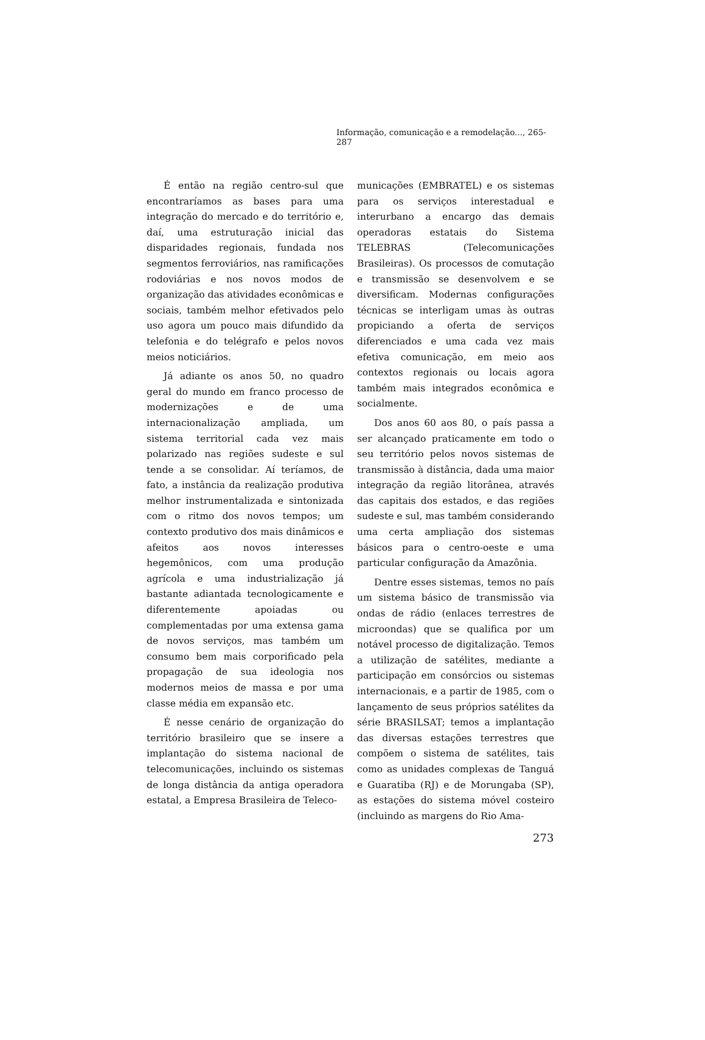Informação, comunicação e a remodelação..., 265-287
É então na região centro-sul que encontraríamos as bases para uma integração do mercado e do território e, daí, uma estruturação inicial das disparidades regionais, fundada nos segmentos ferroviários, nas ramificações rodoviárias e nos novos modos de organização das atividades econômicas e sociais, também melhor efetivados pelo uso agora um pouco mais difundido da telefonia e do telégrafo e pelos novos meios noticiários.
Já adiante os anos 50, no quadro geral do mundo em franco processo de modernizações e de uma internacionalização ampliada, um sistema territorial cada vez mais polarizado nas regiões sudeste e sul tende a se consolidar. Aí teríamos, de fato, a instância da realização produtiva melhor instrumentalizada e sintonizada com o ritmo dos novos tempos; um contexto produtivo dos mais dinâmicos e afeitos aos novos interesses hegemônicos, com uma produção agrícola e uma industrialização já bastante adiantada tecnologicamente e diferentemente apoiadas ou complementadas por uma extensa gama de novos serviços, mas também um consumo bem mais corporificado pela propagação de sua ideologia nos modernos meios de massa e por uma classe média em expansão etc.
É nesse cenário de organização do território brasileiro que se insere a implantação do sistema nacional de telecomunicações, incluindo os sistemas de longa distância da antiga operadora estatal, a Empresa Brasileira de Teleco-
municações (EMBRATEL) e os sistemas para os serviços interestadual e interurbano a encargo das demais operadoras estatais do Sistema TELEBRAS (Telecomunicações Brasileiras). Os processos de comutação e transmissão se desenvolvem e se diversificam. Modernas configurações técnicas se interligam umas às outras propiciando a oferta de serviços diferenciados e uma cada vez mais efetiva comunicação, em meio aos contextos regionais ou locais agora também mais integrados econômica e socialmente.
Dos anos 60 aos 80, o país passa a ser alcançado praticamente em todo o seu território pelos novos sistemas de transmissão à distância, dada uma maior integração da região litorânea, através das capitais dos estados, e das regiões sudeste e sul, mas também considerando uma certa ampliação dos sistemas básicos para o centro-oeste e uma particular configuração da Amazônia.
Dentre esses sistemas, temos no país um sistema básico de transmissão via ondas de rádio (enlaces terrestres de microondas) que se qualifica por um notável processo de digitalização. Temos a utilização de satélites, mediante a participação em consórcios ou sistemas internacionais, e a partir de 1985, com o lançamento de seus próprios satélites da série BRASILSAT; temos a implantação das diversas estações terrestres que compõem o sistema de satélites, tais como as unidades complexas de Tanguá e Guaratiba (RJ) e de Morungaba (SP), as estações do sistema móvel costeiro (incluindo as margens do Rio Ama-
273